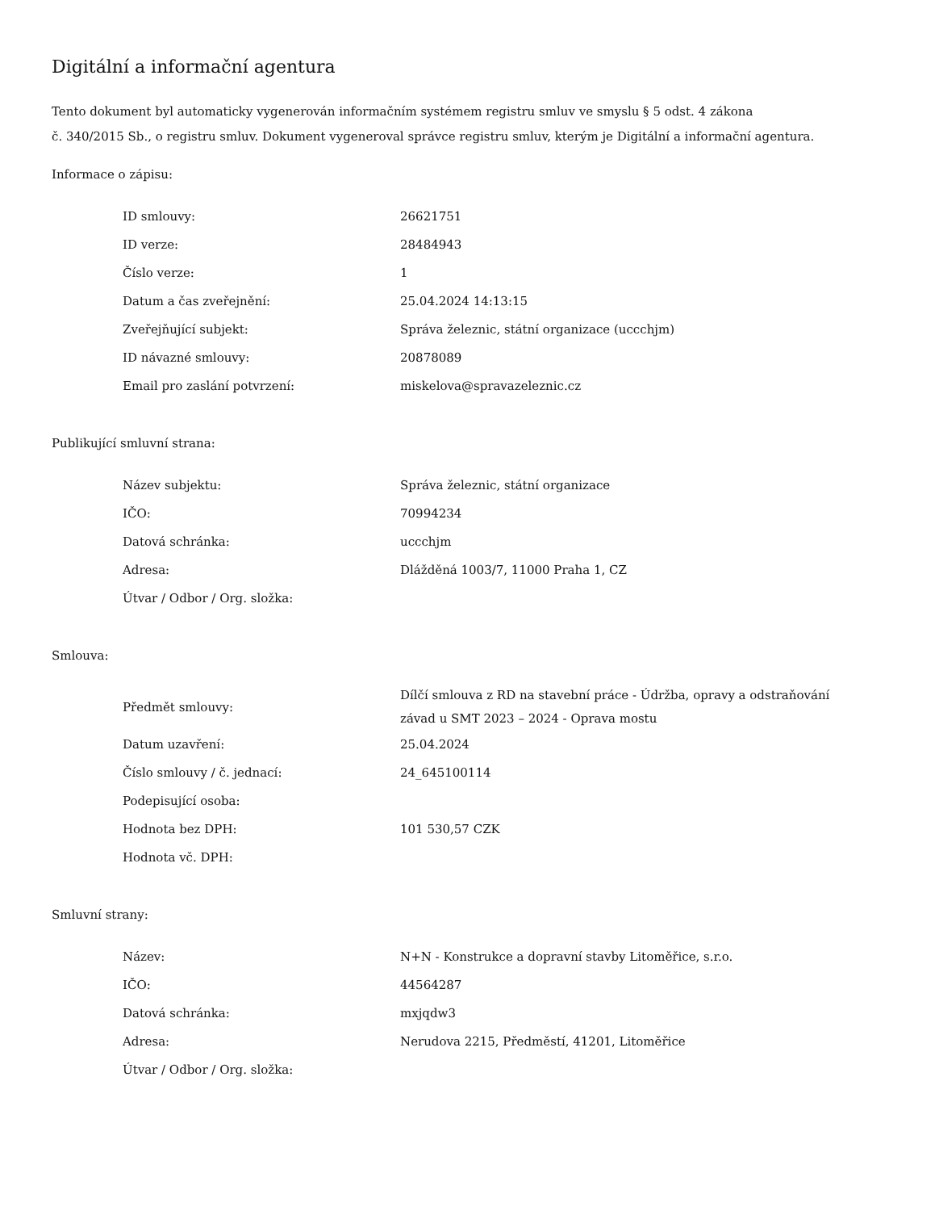Digitální a informační agentura
Tento dokument byl automaticky vygenerován informačním systémem registru smluv ve smyslu § 5 odst. 4 zákona
č. 340/2015 Sb., o registru smluv. Dokument vygeneroval správce registru smluv, kterým je Digitální a informační agentura.
Informace o zápisu:
| ID smlouvy: | 26621751 |
| ID verze: | 28484943 |
| Číslo verze: | 1 |
| Datum a čas zveřejnění: | 25.04.2024 14:13:15 |
| Zveřejňující subjekt: | Správa železnic, státní organizace (uccchjm) |
| ID návazné smlouvy: | 20878089 |
| Email pro zaslání potvrzení: | miskelova@spravazeleznic.cz |
Publikující smluvní strana:
| Název subjektu: | Správa železnic, státní organizace |
| IČO: | 70994234 |
| Datová schránka: | uccchjm |
| Adresa: | Dlážděná 1003/7, 11000 Praha 1, CZ |
| Útvar / Odbor / Org. složka: | |
Smlouva:
| Předmět smlouvy: | Dílčí smlouva z RD na stavební práce - Údržba, opravy a odstraňování závad u SMT 2023 – 2024 - Oprava mostu |
| Datum uzavření: | 25.04.2024 |
| Číslo smlouvy / č. jednací: | 24_645100114 |
| Podepisující osoba: | |
| Hodnota bez DPH: | 101 530,57 CZK |
| Hodnota vč. DPH: | |
Smluvní strany:
| Název: | N+N - Konstrukce a dopravní stavby Litoměřice, s.r.o. |
| IČO: | 44564287 |
| Datová schránka: | mxjqdw3 |
| Adresa: | Nerudova 2215, Předměstí, 41201, Litoměřice |
| Útvar / Odbor / Org. složka: | |